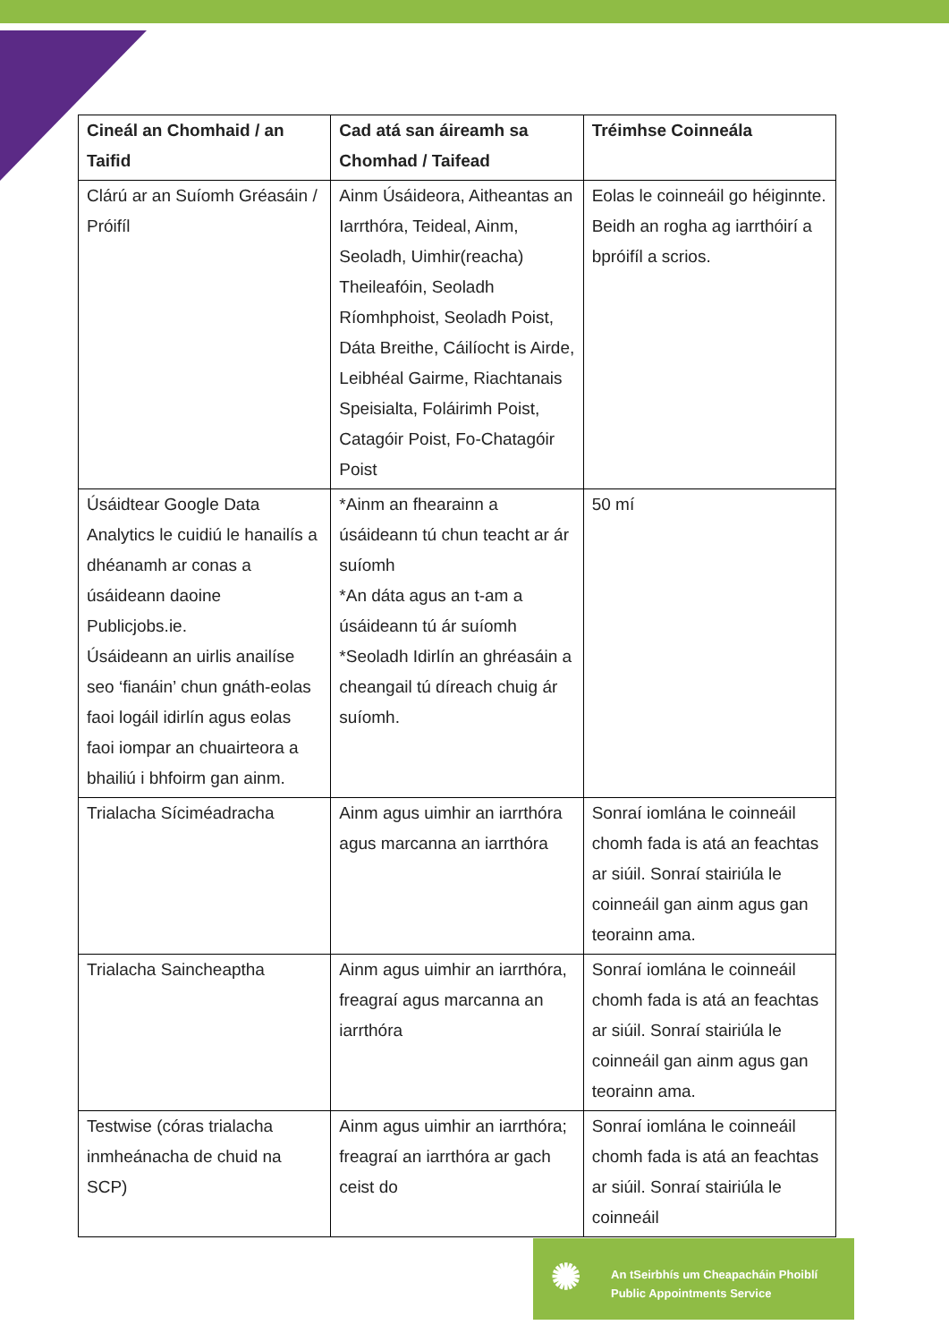| Cineál an Chomhaid / an Taifid | Cad atá san áireamh sa Chomhad / Taifead | Tréimhse Coinneála |
| --- | --- | --- |
| Clárú ar an Suíomh Gréasáin / Próifíl | Ainm Úsáideora, Aitheantas an Iarrthóra, Teideal, Ainm, Seoladh, Uimhir(reacha) Theileafóin, Seoladh Ríomhphoist, Seoladh Poist, Dáta Breithe, Cáilíocht is Airde, Leibhéal Gairme, Riachtanais Speisialta, Foláirimh Poist, Catagóir Poist, Fo-Chatagóir Poist | Eolas le coinneáil go héiginnte. Beidh an rogha ag iarrthóirí a bpróifíl a scrios. |
| Úsáidtear Google Data Analytics le cuidiú le hanailís a dhéanamh ar conas a úsáideann daoine Publicjobs.ie. Úsáideann an uirlis anailíse seo ‘fianáin’ chun gnáth-eolas faoi logáil idirlín agus eolas faoi iompar an chuairteora a bhailiú i bhfoirm gan ainm. | *Ainm an fhearainn a úsáideann tú chun teacht ar ár suíomh *An dáta agus an t-am a úsáideann tú ár suíomh *Seoladh Idirlín an ghréasáin a cheangail tú díreach chuig ár suíomh. | 50 mí |
| Trialacha Síciméadracha | Ainm agus uimhir an iarrthóra agus marcanna an iarrthóra | Sonraí iomlána le coinneáil chomh fada is atá an feachtas ar siúil. Sonraí stairiúla le coinneáil gan ainm agus gan teorainn ama. |
| Trialacha Saincheaptha | Ainm agus uimhir an iarrthóra, freagraí agus marcanna an iarrthóra | Sonraí iomlána le coinneáil chomh fada is atá an feachtas ar siúil. Sonraí stairiúla le coinneáil gan ainm agus gan teorainn ama. |
| Testwise (córas trialacha inmheánacha de chuid na SCP) | Ainm agus uimhir an iarrthóra; freagraí an iarrthóra ar gach ceist do | Sonraí iomlána le coinneáil chomh fada is atá an feachtas ar siúil. Sonraí stairiúla le coinneáil |
✺
An tSeirbhís um Cheapacháin Phoiblí
Public Appointments Service